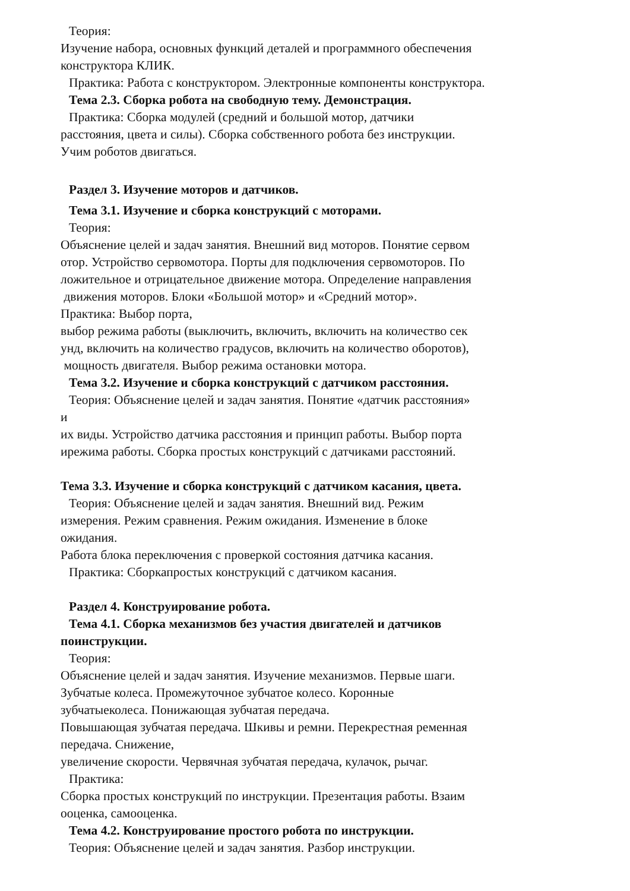Теория:
Изучение набора, основных функций деталей и программного обеспечения
конструктора КЛИК.
Практика: Работа с конструктором. Электронные компоненты конструктора.
Тема 2.3. Сборка робота на свободную тему. Демонстрация.
Практика: Сборка модулей (средний и большой мотор, датчики
расстояния, цвета и силы). Сборка собственного робота без инструкции.
Учим роботов двигаться.
Раздел 3. Изучение моторов и датчиков.
Тема 3.1. Изучение и сборка конструкций с моторами.
Теория:
Объяснение целей и задач занятия. Внешний вид моторов. Понятие сервом
отор. Устройство сервомотора. Порты для подключения сервомоторов. По
ложительное и отрицательное движение мотора. Определение направления
движения моторов. Блоки «Большой мотор» и «Средний мотор».
Практика: Выбор порта,
выбор режима работы (выключить, включить, включить на количество сек
унд, включить на количество градусов, включить на количество оборотов),
мощность двигателя. Выбор режима остановки мотора.
Тема 3.2. Изучение и сборка конструкций с датчиком расстояния.
Теория: Объяснение целей и задач занятия. Понятие «датчик расстояния»
и
их виды. Устройство датчика расстояния и принцип работы. Выбор порта
ирежима работы. Сборка простых конструкций с датчиками расстояний.
Тема 3.3. Изучение и сборка конструкций с датчиком касания, цвета.
Теория: Объяснение целей и задач занятия. Внешний вид. Режим
измерения. Режим сравнения. Режим ожидания. Изменение в блоке
ожидания.
Работа блока переключения с проверкой состояния датчика касания.
Практика: Сборкапростых конструкций с датчиком касания.
Раздел 4. Конструирование робота.
Тема 4.1. Сборка механизмов без участия двигателей и датчиков
поинструкции.
Теория:
Объяснение целей и задач занятия. Изучение механизмов. Первые шаги.
Зубчатые колеса. Промежуточное зубчатое колесо. Коронные
зубчатыеколеса. Понижающая зубчатая передача.
Повышающая зубчатая передача. Шкивы и ремни. Перекрестная ременная
передача. Снижение,
увеличение скорости. Червячная зубчатая передача, кулачок, рычаг.
Практика:
Сборка простых конструкций по инструкции. Презентация работы. Взаим
ооценка, самооценка.
Тема 4.2. Конструирование простого робота по инструкции.
Теория: Объяснение целей и задач занятия. Разбор инструкции.